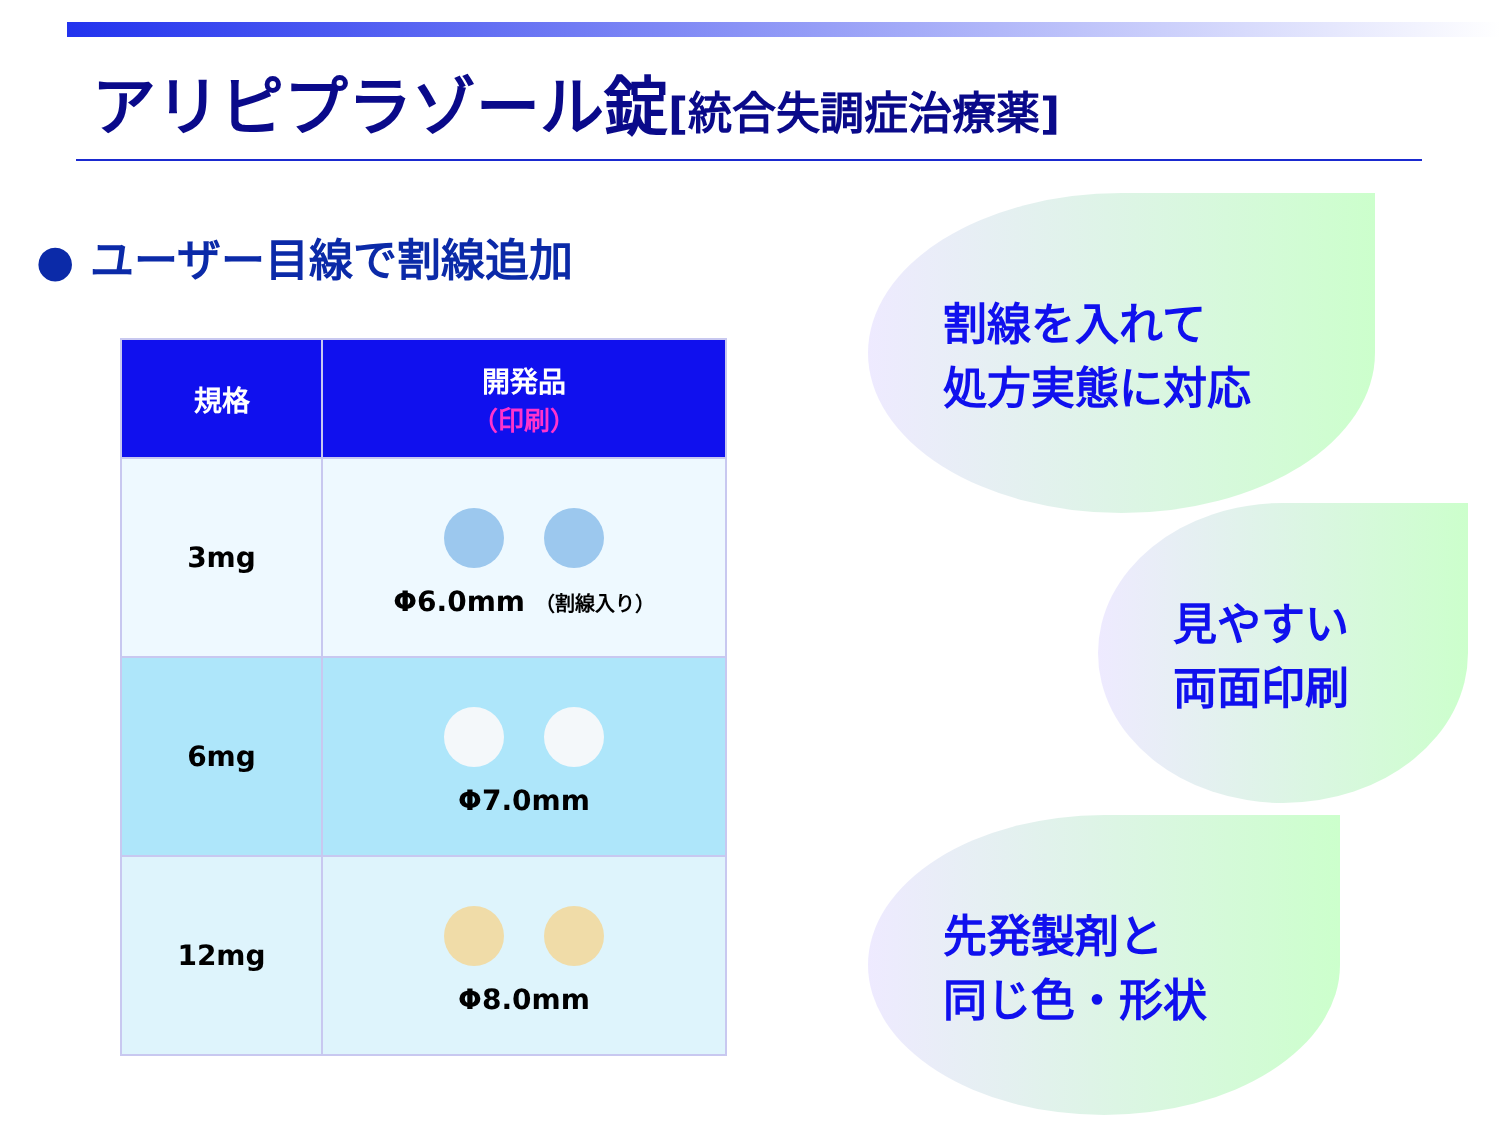アリピプラゾール錠[統合失調症治療薬]
● ユーザー目線で割線追加
| 規格 | 開発品 （印刷） |
| --- | --- |
| 3mg | Φ6.0mm （割線入り） |
| 6mg | Φ7.0mm |
| 12mg | Φ8.0mm |
割線を入れて
処方実態に対応
見やすい
両面印刷
先発製剤と
同じ色・形状